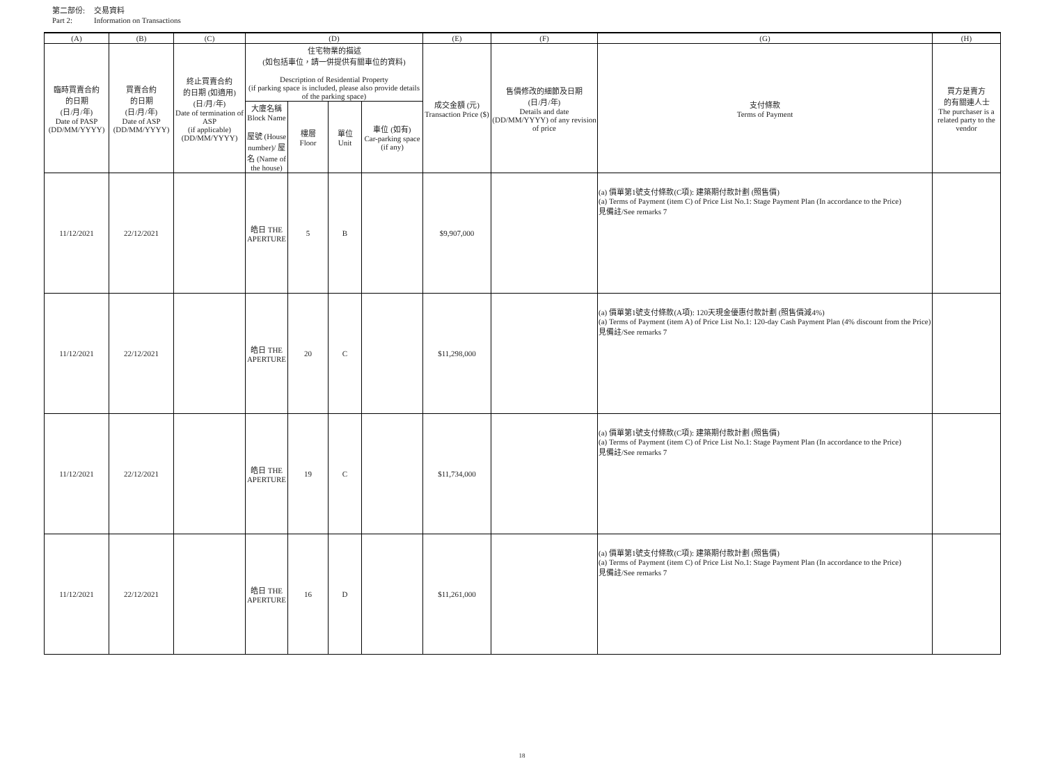第二部份: 交易資料
Part 2: Information on Transactions
| (A) | (B) | (C) | (D) | | | | (E) | (F) | (G) | (H) |
| --- | --- | --- | --- | --- | --- | --- | --- | --- | --- | --- |
| 臨時買賣合約 的日期 (日/月/年) Date of PASP (DD/MM/YYYY) | 買賣合約 的日期 (日/月/年) Date of ASP (DD/MM/YYYY) | 終止買賣合約 的日期 (如適用) (日/月/年) Date of termination of ASP (if applicable) (DD/MM/YYYY) | 住宅物業的描述 (如包括車位，請一併提供有關車位的資料) Description of Residential Property (if parking space is included, please also provide details of the parking space) | | | | 成交金額 (元) Transaction Price ($) | 售價修改的細節及日期 (日/月/年) Details and date (DD/MM/YYYY) of any revision of price | 支付條款 Terms of Payment | 買方是賣方 的有關連人士 The purchaser is a related party to the vendor |
| | | | 大廈名稱 Block Name 屋號 (House number)/ 屋名 (Name of the house) | 樓層 Floor | 單位 Unit | 車位 (如有) Car-parking space (if any) | | | | |
| 11/12/2021 | 22/12/2021 | | 皓日 THE APERTURE | 5 | B | | $9,907,000 | | (a) 價單第1號支付條款(C項): 建築期付款計劃 (照售價) (a) Terms of Payment (item C) of Price List No.1: Stage Payment Plan (In accordance to the Price) 見備註/See remarks 7 | |
| 11/12/2021 | 22/12/2021 | | 皓日 THE APERTURE | 20 | C | | $11,298,000 | | (a) 價單第1號支付條款(A項): 120天現金優惠付款計劃 (照售價減4%) (a) Terms of Payment (item A) of Price List No.1: 120-day Cash Payment Plan (4% discount from the Price) 見備註/See remarks 7 | |
| 11/12/2021 | 22/12/2021 | | 皓日 THE APERTURE | 19 | C | | $11,734,000 | | (a) 價單第1號支付條款(C項): 建築期付款計劃 (照售價) (a) Terms of Payment (item C) of Price List No.1: Stage Payment Plan (In accordance to the Price) 見備註/See remarks 7 | |
| 11/12/2021 | 22/12/2021 | | 皓日 THE APERTURE | 16 | D | | $11,261,000 | | (a) 價單第1號支付條款(C項): 建築期付款計劃 (照售價) (a) Terms of Payment (item C) of Price List No.1: Stage Payment Plan (In accordance to the Price) 見備註/See remarks 7 | |
18